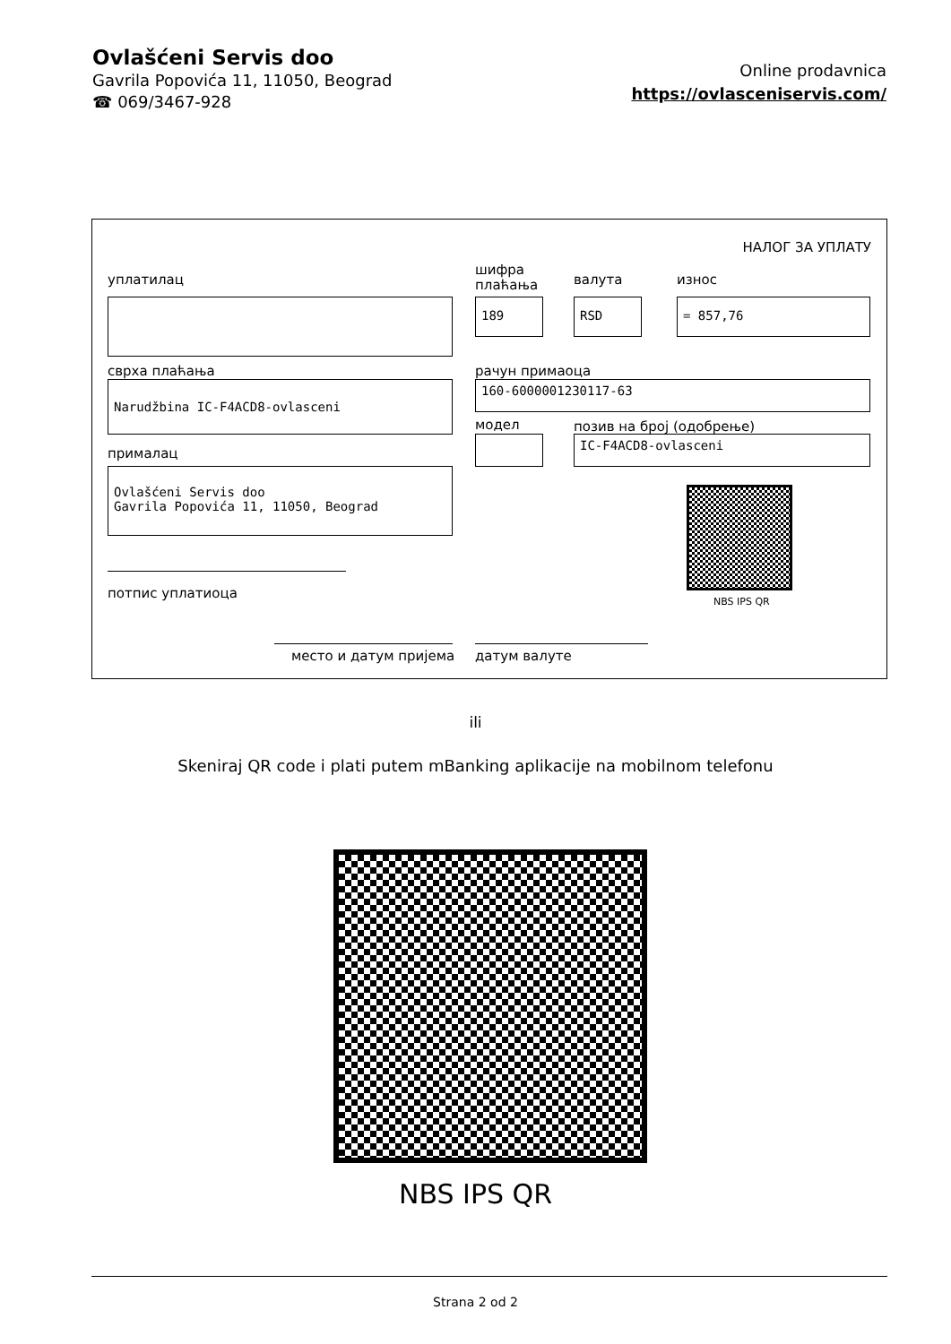Ovlašćeni Servis doo
Gavrila Popovića 11, 11050, Beograd
☎ 069/3467-928
Online prodavnica
https://ovlasceniservis.com/
НАЛОГ ЗА УПЛАТУ
уплатилац
шифра
плаћања
валута износ
189 RSD = 857,76
сврха плаћања рачун примаоца
Narudžbina IC-F4ACD8-ovlasceni 160-6000001230117-63
модел позив на број (одобрење)
IC-F4ACD8-ovlasceni
прималац
Ovlašćeni Servis doo
Gavrila Popovića 11, 11050, Beograd
NBS IPS QR
потпис уплатиоца
место и датум пријема датум валуте
ili
Skeniraj QR code i plati putem mBanking aplikacije na mobilnom telefonu
NBS IPS QR
Strana 2 od 2